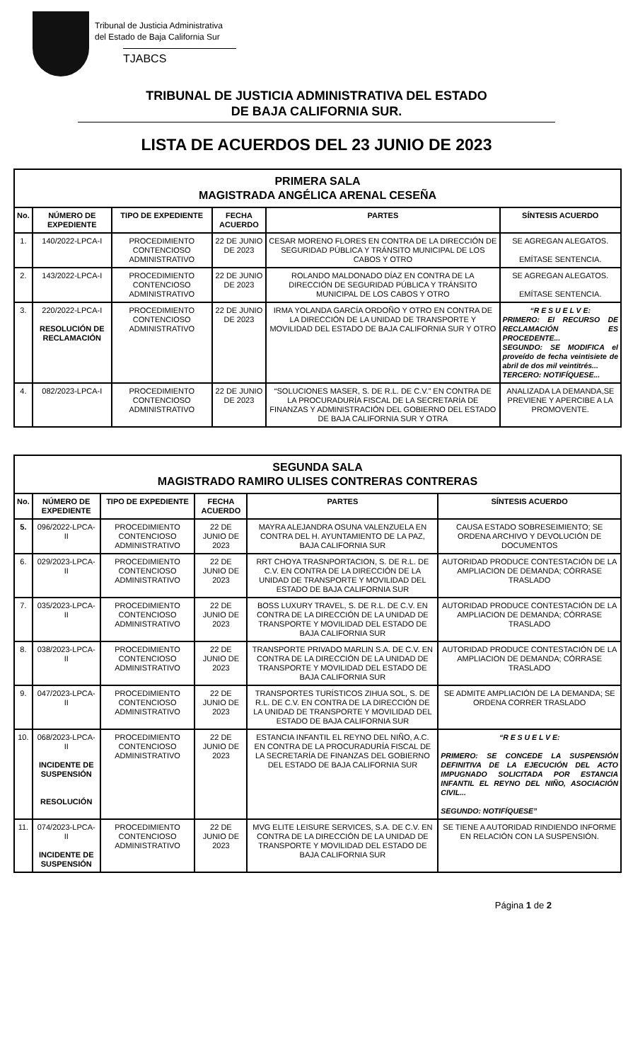Tribunal de Justicia Administrativa
del Estado de Baja California Sur
TJABCS
TRIBUNAL DE JUSTICIA ADMINISTRATIVA DEL ESTADO
DE BAJA CALIFORNIA SUR.
LISTA DE ACUERDOS DEL 23 JUNIO DE 2023
| PRIMERA SALA MAGISTRADA ANGÉLICA ARENAL CESEÑA | | | | | |
| --- | --- | --- | --- | --- | --- |
| No. | NÚMERO DE EXPEDIENTE | TIPO DE EXPEDIENTE | FECHA ACUERDO | PARTES | SÍNTESIS ACUERDO |
| 1. | 140/2022-LPCA-I | PROCEDIMIENTO CONTENCIOSO ADMINISTRATIVO | 22 DE JUNIO DE 2023 | CESAR MORENO FLORES EN CONTRA DE LA DIRECCIÓN DE SEGURIDAD PÚBLICA Y TRÁNSITO MUNICIPAL DE LOS CABOS Y OTRO | SE AGREGAN ALEGATOS. EMÍTASE SENTENCIA. |
| 2. | 143/2022-LPCA-I | PROCEDIMIENTO CONTENCIOSO ADMINISTRATIVO | 22 DE JUNIO DE 2023 | ROLANDO MALDONADO DÍAZ EN CONTRA DE LA DIRECCIÓN DE SEGURIDAD PÚBLICA Y TRÁNSITO MUNICIPAL DE LOS CABOS Y OTRO | SE AGREGAN ALEGATOS. EMÍTASE SENTENCIA. |
| 3. | 220/2022-LPCA-I RESOLUCIÓN DE RECLAMACIÓN | PROCEDIMIENTO CONTENCIOSO ADMINISTRATIVO | 22 DE JUNIO DE 2023 | IRMA YOLANDA GARCÍA ORDOÑO Y OTRO EN CONTRA DE LA DIRECCIÓN DE LA UNIDAD DE TRANSPORTE Y MOVILIDAD DEL ESTADO DE BAJA CALIFORNIA SUR Y OTRO | “R E S U E L V E: PRIMERO: El RECURSO DE RECLAMACIÓN ES PROCEDENTE... SEGUNDO: SE MODIFICA el proveído de fecha veintisiete de abril de dos mil veintitrés... TERCERO: NOTIFÍQUESE... |
| 4. | 082/2023-LPCA-I | PROCEDIMIENTO CONTENCIOSO ADMINISTRATIVO | 22 DE JUNIO DE 2023 | “SOLUCIONES MASER, S. DE R.L. DE C.V.” EN CONTRA DE LA PROCURADURÍA FISCAL DE LA SECRETARÍA DE FINANZAS Y ADMINISTRACIÓN DEL GOBIERNO DEL ESTADO DE BAJA CALIFORNIA SUR Y OTRA | ANALIZADA LA DEMANDA,SE PREVIENE Y APERCIBE A LA PROMOVENTE. |
| SEGUNDA SALA MAGISTRADO RAMIRO ULISES CONTRERAS CONTRERAS | | | | | |
| --- | --- | --- | --- | --- | --- |
| No. | NÚMERO DE EXPEDIENTE | TIPO DE EXPEDIENTE | FECHA ACUERDO | PARTES | SÍNTESIS ACUERDO |
| 5. | 096/2022-LPCA-II | PROCEDIMIENTO CONTENCIOSO ADMINISTRATIVO | 22 DE JUNIO DE 2023 | MAYRA ALEJANDRA OSUNA VALENZUELA EN CONTRA DEL H. AYUNTAMIENTO DE LA PAZ, BAJA CALIFORNIA SUR | CAUSA ESTADO SOBRESEIMIENTO; SE ORDENA ARCHIVO Y DEVOLUCIÓN DE DOCUMENTOS |
| 6. | 029/2023-LPCA-II | PROCEDIMIENTO CONTENCIOSO ADMINISTRATIVO | 22 DE JUNIO DE 2023 | RRT CHOYA TRASNPORTACION, S. DE R.L. DE C.V. EN CONTRA DE LA DIRECCIÓN DE LA UNIDAD DE TRANSPORTE Y MOVILIDAD DEL ESTADO DE BAJA CALIFORNIA SUR | AUTORIDAD PRODUCE CONTESTACIÓN DE LA AMPLIACION DE DEMANDA; CÓRRASE TRASLADO |
| 7. | 035/2023-LPCA-II | PROCEDIMIENTO CONTENCIOSO ADMINISTRATIVO | 22 DE JUNIO DE 2023 | BOSS LUXURY TRAVEL, S. DE R.L. DE C.V. EN CONTRA DE LA DIRECCIÓN DE LA UNIDAD DE TRANSPORTE Y MOVILIDAD DEL ESTADO DE BAJA CALIFORNIA SUR | AUTORIDAD PRODUCE CONTESTACIÓN DE LA AMPLIACION DE DEMANDA; CÓRRASE TRASLADO |
| 8. | 038/2023-LPCA-II | PROCEDIMIENTO CONTENCIOSO ADMINISTRATIVO | 22 DE JUNIO DE 2023 | TRANSPORTE PRIVADO MARLIN S.A. DE C.V. EN CONTRA DE LA DIRECCIÓN DE LA UNIDAD DE TRANSPORTE Y MOVILIDAD DEL ESTADO DE BAJA CALIFORNIA SUR | AUTORIDAD PRODUCE CONTESTACIÓN DE LA AMPLIACION DE DEMANDA; CÓRRASE TRASLADO |
| 9. | 047/2023-LPCA-II | PROCEDIMIENTO CONTENCIOSO ADMINISTRATIVO | 22 DE JUNIO DE 2023 | TRANSPORTES TURÍSTICOS ZIHUA SOL, S. DE R.L. DE C.V. EN CONTRA DE LA DIRECCIÓN DE LA UNIDAD DE TRANSPORTE Y MOVILIDAD DEL ESTADO DE BAJA CALIFORNIA SUR | SE ADMITE AMPLIACIÓN DE LA DEMANDA; SE ORDENA CORRER TRASLADO |
| 10. | 068/2023-LPCA-II INCIDENTE DE SUSPENSIÓN RESOLUCIÓN | PROCEDIMIENTO CONTENCIOSO ADMINISTRATIVO | 22 DE JUNIO DE 2023 | ESTANCIA INFANTIL EL REYNO DEL NIÑO, A.C. EN CONTRA DE LA PROCURADURÍA FISCAL DE LA SECRETARÍA DE FINANZAS DEL GOBIERNO DEL ESTADO DE BAJA CALIFORNIA SUR | “R E S U E L V E: PRIMERO: SE CONCEDE LA SUSPENSIÓN DEFINITIVA DE LA EJECUCIÓN DEL ACTO IMPUGNADO SOLICITADA POR ESTANCIA INFANTIL EL REYNO DEL NIÑO, ASOCIACIÓN CIVIL... SEGUNDO: NOTIFÍQUESE” |
| 11. | 074/2023-LPCA-II INCIDENTE DE SUSPENSIÓN | PROCEDIMIENTO CONTENCIOSO ADMINISTRATIVO | 22 DE JUNIO DE 2023 | MVG ELITE LEISURE SERVICES, S.A. DE C.V. EN CONTRA DE LA DIRECCIÓN DE LA UNIDAD DE TRANSPORTE Y MOVILIDAD DEL ESTADO DE BAJA CALIFORNIA SUR | SE TIENE A AUTORIDAD RINDIENDO INFORME EN RELACIÓN CON LA SUSPENSIÓN. |
Página 1 de 2